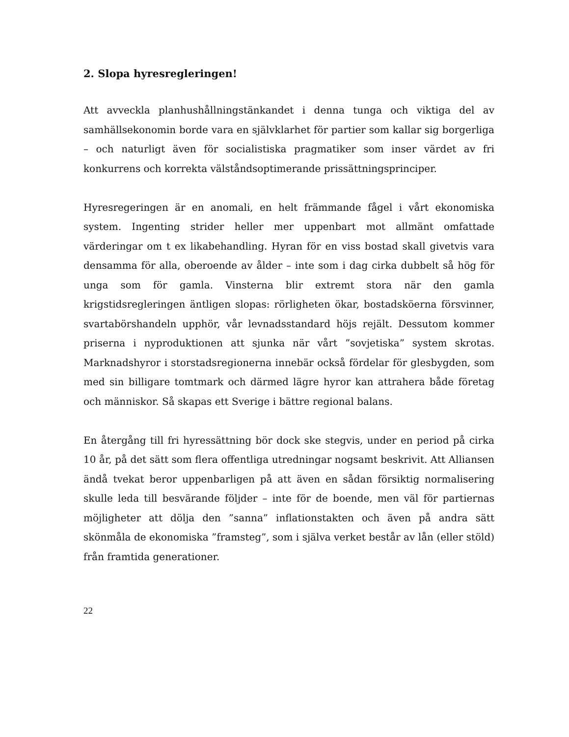2. Slopa hyresregleringen!
Att avveckla planhushållningstänkandet i denna tunga och viktiga del av samhällsekonomin borde vara en självklarhet för partier som kallar sig borgerliga – och naturligt även för socialistiska pragmatiker som inser värdet av fri konkurrens och korrekta välståndsoptimerande prissättningsprinciper.
Hyresregeringen är en anomali, en helt främmande fågel i vårt ekonomiska system. Ingenting strider heller mer uppenbart mot allmänt omfattade värderingar om t ex likabehandling. Hyran för en viss bostad skall givetvis vara densamma för alla, oberoende av ålder – inte som i dag cirka dubbelt så hög för unga som för gamla. Vinsterna blir extremt stora när den gamla krigstidsregleringen äntligen slopas: rörligheten ökar, bostadsköerna försvinner, svartabörshandeln upphör, vår levnadsstandard höjs rejält. Dessutom kommer priserna i nyproduktionen att sjunka när vårt ”sovjetiska” system skrotas. Marknadshyror i storstadsregionerna innebär också fördelar för glesbygden, som med sin billigare tomtmark och därmed lägre hyror kan attrahera både företag och människor. Så skapas ett Sverige i bättre regional balans.
En återgång till fri hyressättning bör dock ske stegvis, under en period på cirka 10 år, på det sätt som flera offentliga utredningar nogsamt beskrivit. Att Alliansen ändå tvekat beror uppenbarligen på att även en sådan försiktig normalisering skulle leda till besvärande följder – inte för de boende, men väl för partiernas möjligheter att dölja den ”sanna” inflationstakten och även på andra sätt skönmåla de ekonomiska ”framsteg”, som i själva verket består av lån (eller stöld) från framtida generationer.
22